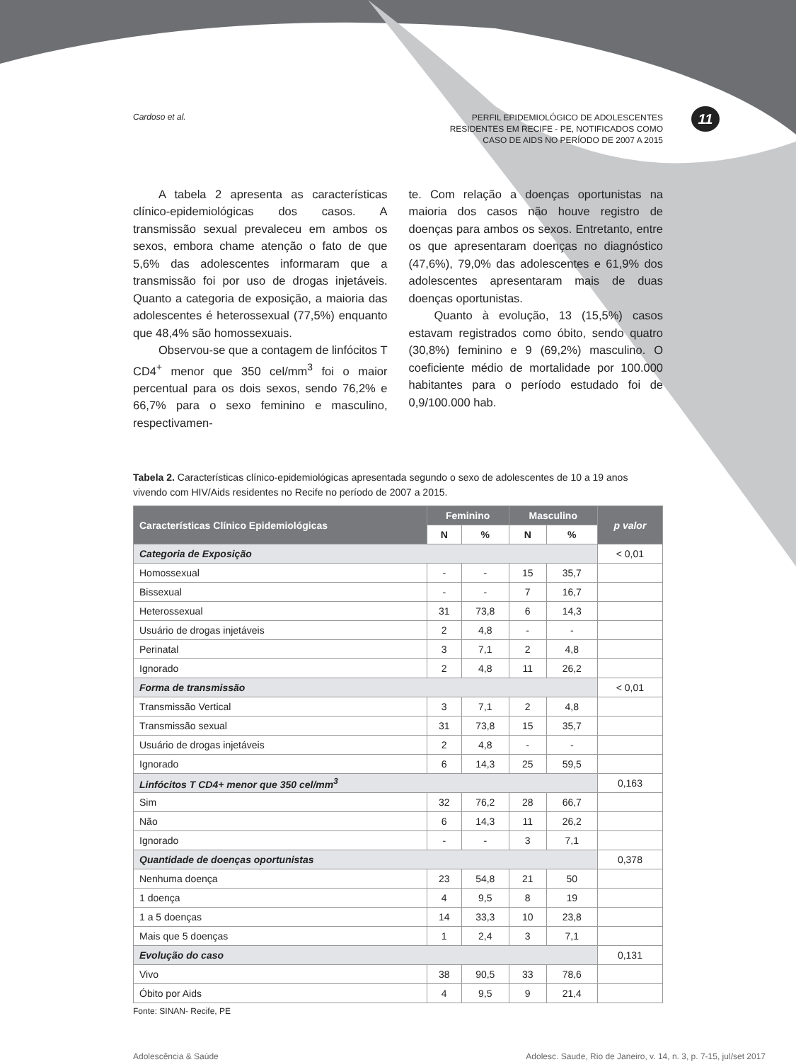11
Cardoso et al.
PERFIL EPIDEMIOLÓGICO DE ADOLESCENTES
RESIDENTES EM RECIFE - PE, NOTIFICADOS COMO
CASO DE AIDS NO PERÍODO DE 2007 A 2015
A tabela 2 apresenta as características clínico-epidemiológicas dos casos. A transmissão sexual prevaleceu em ambos os sexos, embora chame atenção o fato de que 5,6% das adolescentes informaram que a transmissão foi por uso de drogas injetáveis. Quanto a categoria de exposição, a maioria das adolescentes é heterossexual (77,5%) enquanto que 48,4% são homossexuais.
Observou-se que a contagem de linfócitos T CD4<sup>+</sup> menor que 350 cel/mm<sup>3</sup> foi o maior percentual para os dois sexos, sendo 76,2% e 66,7% para o sexo feminino e masculino, respectivamen-
te. Com relação a doenças oportunistas na maioria dos casos não houve registro de doenças para ambos os sexos. Entretanto, entre os que apresentaram doenças no diagnóstico (47,6%), 79,0% das adolescentes e 61,9% dos adolescentes apresentaram mais de duas doenças oportunistas.
Quanto à evolução, 13 (15,5%) casos estavam registrados como óbito, sendo quatro (30,8%) feminino e 9 (69,2%) masculino. O coeficiente médio de mortalidade por 100.000 habitantes para o período estudado foi de 0,9/100.000 hab.
Tabela 2. Características clínico-epidemiológicas apresentada segundo o sexo de adolescentes de 10 a 19 anos vivendo com HIV/Aids residentes no Recife no período de 2007 a 2015.
| Características Clínico Epidemiológicas | Feminino | | Masculino | | p valor |
| --- | --- | --- | --- | --- | --- |
| | N | % | N | % | |
| Categoria de Exposição | | | | | < 0,01 |
| Homossexual | - | - | 15 | 35,7 | |
| Bissexual | - | - | 7 | 16,7 | |
| Heterossexual | 31 | 73,8 | 6 | 14,3 | |
| Usuário de drogas injetáveis | 2 | 4,8 | - | - | |
| Perinatal | 3 | 7,1 | 2 | 4,8 | |
| Ignorado | 2 | 4,8 | 11 | 26,2 | |
| Forma de transmissão | | | | | < 0,01 |
| Transmissão Vertical | 3 | 7,1 | 2 | 4,8 | |
| Transmissão sexual | 31 | 73,8 | 15 | 35,7 | |
| Usuário de drogas injetáveis | 2 | 4,8 | - | - | |
| Ignorado | 6 | 14,3 | 25 | 59,5 | |
| Linfócitos T CD4+ menor que 350 cel/mm<sup>3</sup> | | | | | 0,163 |
| Sim | 32 | 76,2 | 28 | 66,7 | |
| Não | 6 | 14,3 | 11 | 26,2 | |
| Ignorado | - | - | 3 | 7,1 | |
| Quantidade de doenças oportunistas | | | | | 0,378 |
| Nenhuma doença | 23 | 54,8 | 21 | 50 | |
| 1 doença | 4 | 9,5 | 8 | 19 | |
| 1 a 5 doenças | 14 | 33,3 | 10 | 23,8 | |
| Mais que 5 doenças | 1 | 2,4 | 3 | 7,1 | |
| Evolução do caso | | | | | 0,131 |
| Vivo | 38 | 90,5 | 33 | 78,6 | |
| Óbito por Aids | 4 | 9,5 | 9 | 21,4 | |
Fonte: SINAN- Recife, PE
Adolescência & Saúde Adolesc. Saude, Rio de Janeiro, v. 14, n. 3, p. 7-15, jul/set 2017